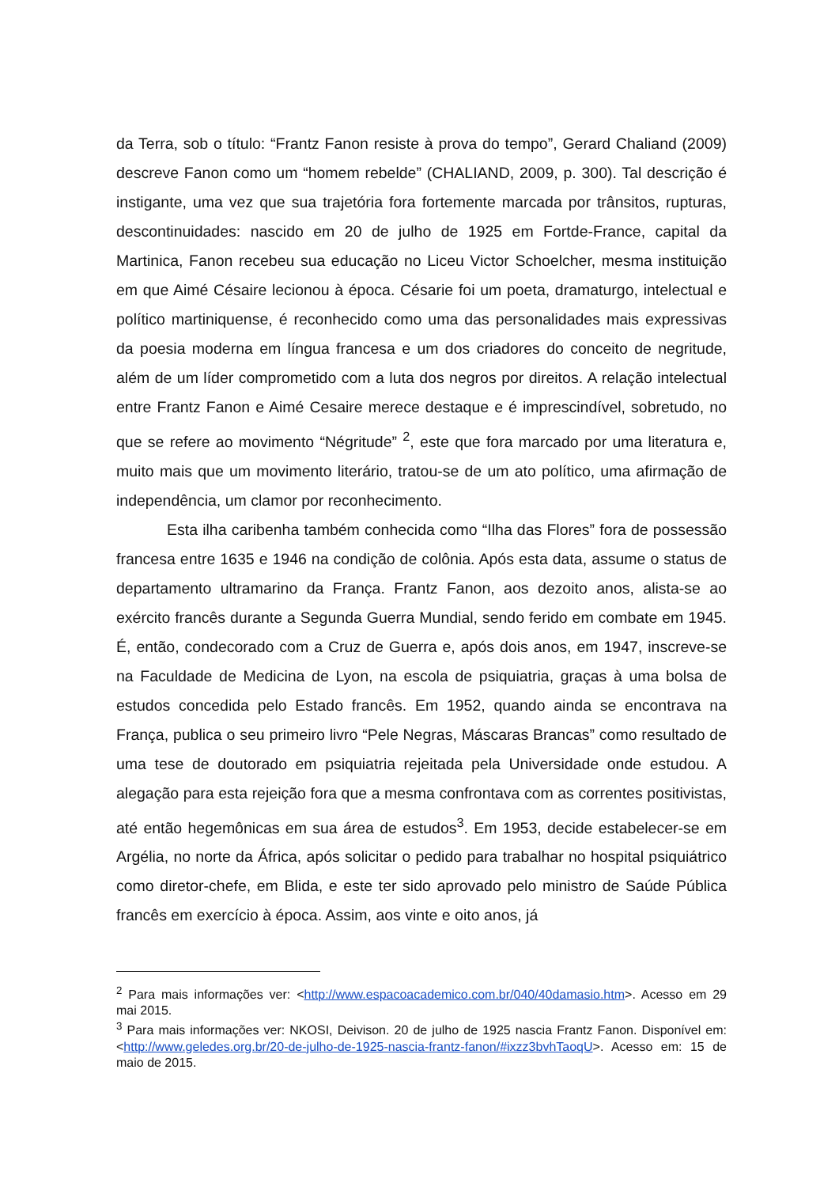da Terra, sob o título: “Frantz Fanon resiste à prova do tempo”, Gerard Chaliand (2009) descreve Fanon como um “homem rebelde” (CHALIAND, 2009, p. 300). Tal descrição é instigante, uma vez que sua trajetória fora fortemente marcada por trânsitos, rupturas, descontinuidades: nascido em 20 de julho de 1925 em Fortde-France, capital da Martinica, Fanon recebeu sua educação no Liceu Victor Schoelcher, mesma instituição em que Aimé Césaire lecionou à época. Césarie foi um poeta, dramaturgo, intelectual e político martiniquense, é reconhecido como uma das personalidades mais expressivas da poesia moderna em língua francesa e um dos criadores do conceito de negritude, além de um líder comprometido com a luta dos negros por direitos. A relação intelectual entre Frantz Fanon e Aimé Cesaire merece destaque e é imprescindível, sobretudo, no que se refere ao movimento “Négritude” <sup>2</sup>, este que fora marcado por uma literatura e, muito mais que um movimento literário, tratou-se de um ato político, uma afirmação de independência, um clamor por reconhecimento.
Esta ilha caribenha também conhecida como “Ilha das Flores” fora de possessão francesa entre 1635 e 1946 na condição de colônia. Após esta data, assume o status de departamento ultramarino da França. Frantz Fanon, aos dezoito anos, alista-se ao exército francês durante a Segunda Guerra Mundial, sendo ferido em combate em 1945. É, então, condecorado com a Cruz de Guerra e, após dois anos, em 1947, inscreve-se na Faculdade de Medicina de Lyon, na escola de psiquiatria, graças à uma bolsa de estudos concedida pelo Estado francês. Em 1952, quando ainda se encontrava na França, publica o seu primeiro livro “Pele Negras, Máscaras Brancas” como resultado de uma tese de doutorado em psiquiatria rejeitada pela Universidade onde estudou. A alegação para esta rejeição fora que a mesma confrontava com as correntes positivistas, até então hegemônicas em sua área de estudos<sup>3</sup>. Em 1953, decide estabelecer-se em Argélia, no norte da África, após solicitar o pedido para trabalhar no hospital psiquiátrico como diretor-chefe, em Blida, e este ter sido aprovado pelo ministro de Saúde Pública francês em exercício à época. Assim, aos vinte e oito anos, já
<sup>2</sup> Para mais informações ver: <http://www.espacoacademico.com.br/040/40damasio.htm>. Acesso em 29 mai 2015.
<sup>3</sup> Para mais informações ver: NKOSI, Deivison. 20 de julho de 1925 nascia Frantz Fanon. Disponível em: <http://www.geledes.org.br/20-de-julho-de-1925-nascia-frantz-fanon/#ixzz3bvhTaoqU>. Acesso em: 15 de maio de 2015.